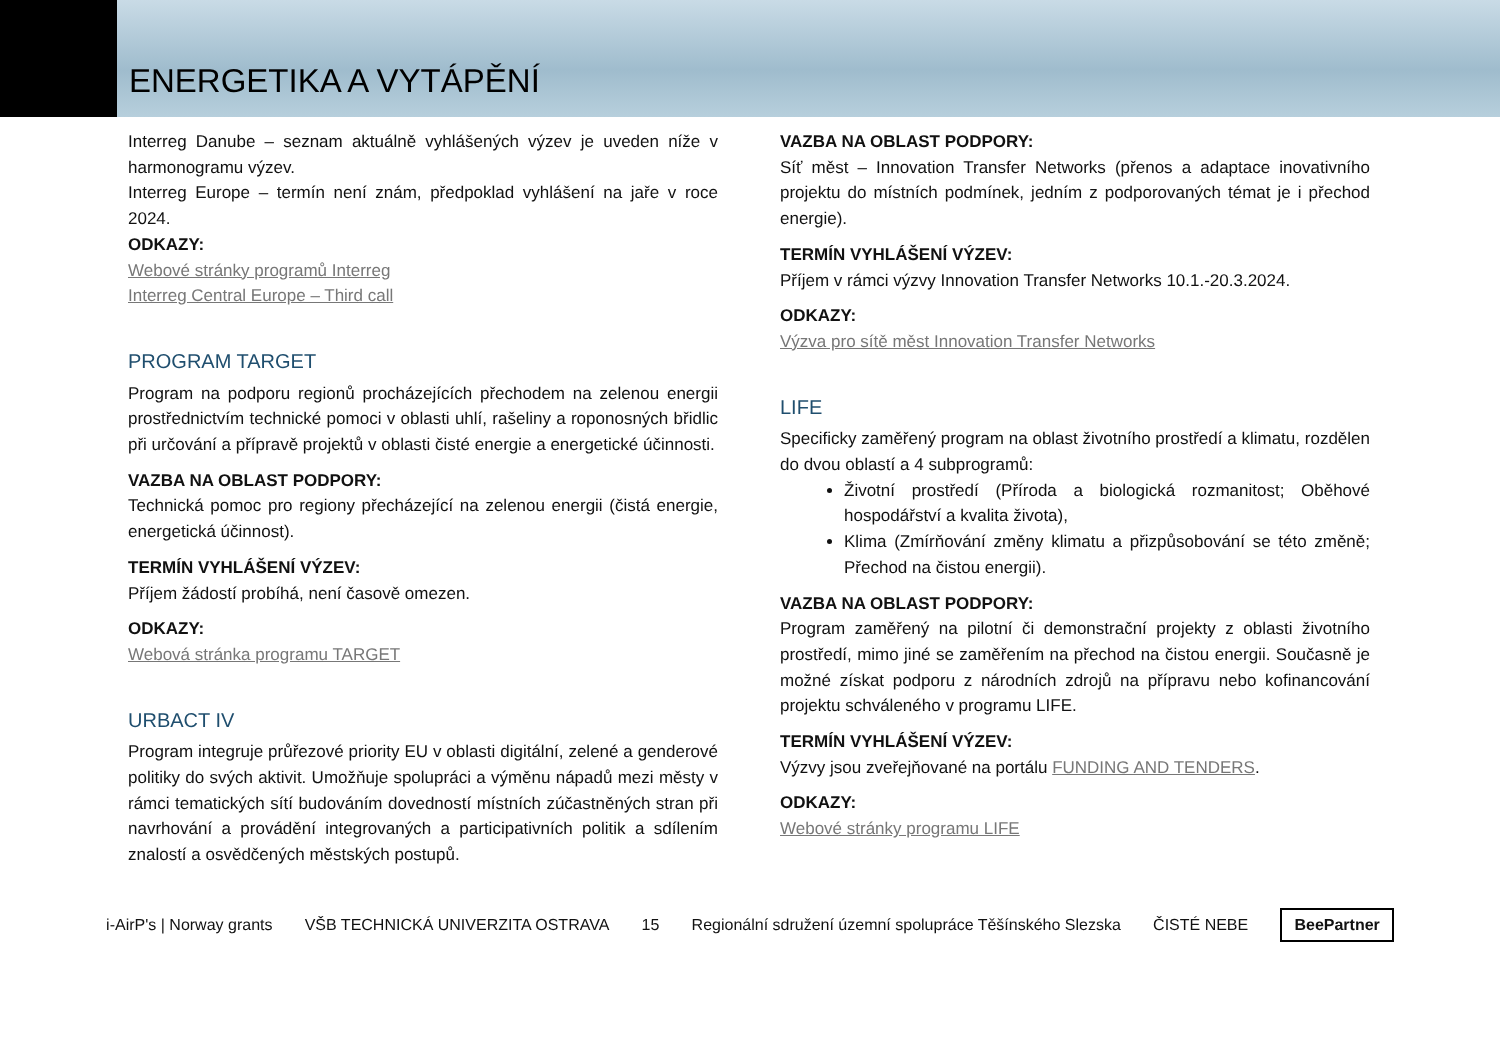ENERGETIKA A VYTÁPĚNÍ
Interreg Danube – seznam aktuálně vyhlášených výzev je uveden níže v harmonogramu výzev.
Interreg Europe – termín není znám, předpoklad vyhlášení na jaře v roce 2024.
ODKAZY:
Webové stránky programů Interreg
Interreg Central Europe – Third call
PROGRAM TARGET
Program na podporu regionů procházejících přechodem na zelenou energii prostřednictvím technické pomoci v oblasti uhlí, rašeliny a roponosných břidlic při určování a přípravě projektů v oblasti čisté energie a energetické účinnosti.
VAZBA NA OBLAST PODPORY:
Technická pomoc pro regiony přecházející na zelenou energii (čistá energie, energetická účinnost).
TERMÍN VYHLÁŠENÍ VÝZEV:
Příjem žádostí probíhá, není časově omezen.
ODKAZY:
Webová stránka programu TARGET
URBACT IV
Program integruje průřezové priority EU v oblasti digitální, zelené a genderové politiky do svých aktivit. Umožňuje spolupráci a výměnu nápadů mezi městy v rámci tematických sítí budováním dovedností místních zúčastněných stran při navrhování a provádění integrovaných a participativních politik a sdílením znalostí a osvědčených městských postupů.
VAZBA NA OBLAST PODPORY:
Síť měst – Innovation Transfer Networks (přenos a adaptace inovativního projektu do místních podmínek, jedním z podporovaných témat je i přechod energie).
TERMÍN VYHLÁŠENÍ VÝZEV:
Příjem v rámci výzvy Innovation Transfer Networks 10.1.-20.3.2024.
ODKAZY:
Výzva pro sítě měst Innovation Transfer Networks
LIFE
Specificky zaměřený program na oblast životního prostředí a klimatu, rozdělen do dvou oblastí a 4 subprogramů:
Životní prostředí (Příroda a biologická rozmanitost; Oběhové hospodářství a kvalita života),
Klima (Zmírňování změny klimatu a přizpůsobování se této změně; Přechod na čistou energii).
VAZBA NA OBLAST PODPORY:
Program zaměřený na pilotní či demonstrační projekty z oblasti životního prostředí, mimo jiné se zaměřením na přechod na čistou energii. Současně je možné získat podporu z národních zdrojů na přípravu nebo kofinancování projektu schváleného v programu LIFE.
TERMÍN VYHLÁŠENÍ VÝZEV:
Výzvy jsou zveřejňované na portálu FUNDING AND TENDERS.
ODKAZY:
Webové stránky programu LIFE
i-AirP's | Norway grants VŠB TECHNICKÁ UNIVERZITA OSTRAVA 15 Regionální sdružení územní spolupráce Těšínského Slezska ČISTÉ NEBE BeePartner